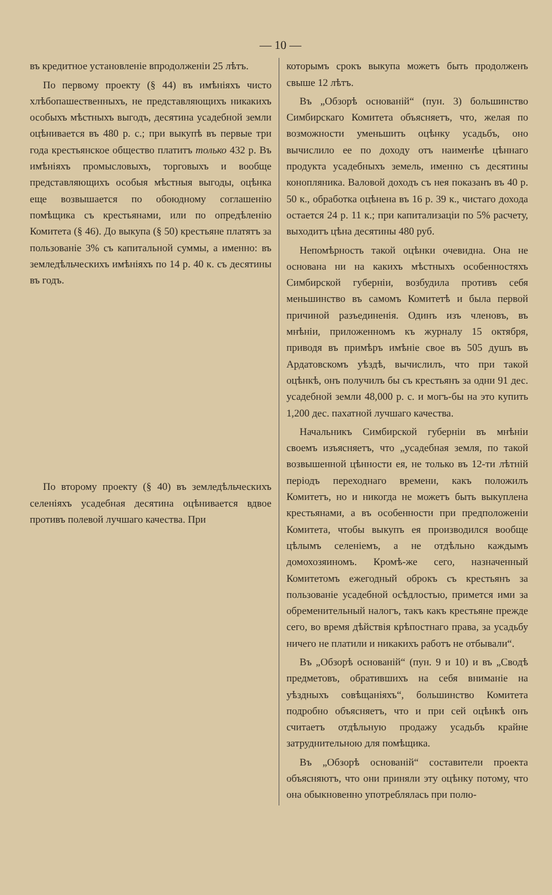— 10 —
въ кредитное установленіе впродолженіи 25 лѣтъ.
По первому проекту (§ 44) въ имѣніяхъ чисто хлѣбопашественныхъ, не представляющихъ никакихъ особыхъ мѣстныхъ выгодъ, десятина усадебной земли оцѣнивается въ 480 р. с.; при выкупѣ въ первые три года крестьянское общество платитъ только 432 р. Въ имѣніяхъ промысловыхъ, торговыхъ и вообще представляющихъ особыя мѣстныя выгоды, оцѣнка еще возвышается по обоюдному соглашенію помѣщика съ крестьянами, или по опредѣленію Комитета (§ 46). До выкупа (§ 50) крестьяне платятъ за пользованіе 3% съ капитальной суммы, а именно: въ земледѣльческихъ имѣніяхъ по 14 р. 40 к. съ десятины въ годъ.
По второму проекту (§ 40) въ земледѣльческихъ селеніяхъ усадебная десятина оцѣнивается вдвое противъ полевой лучшаго качества. При
которымъ срокъ выкупа можетъ быть продолженъ свыше 12 лѣтъ.
Въ „Обзорѣ основаній“ (пун. 3) большинство Симбирскаго Комитета объясняетъ, что, желая по возможности уменьшить оцѣнку усадьбъ, оно вычислило ее по доходу отъ наименѣе цѣннаго продукта усадебныхъ земель, именно съ десятины конопляника. Валовой доходъ съ нея показанъ въ 40 р. 50 к., обработка оцѣнена въ 16 р. 39 к., чистаго дохода остается 24 р. 11 к.; при капитализаціи по 5% расчету, выходитъ цѣна десятины 480 руб.
Непомѣрность такой оцѣнки очевидна. Она не основана ни на какихъ мѣстныхъ особенностяхъ Симбирской губерніи, возбудила противъ себя меньшинство въ самомъ Комитетѣ и была первой причиной разъединенія. Одинъ изъ членовъ, въ мнѣніи, приложенномъ къ журналу 15 октября, приводя въ примѣръ имѣніе свое въ 505 душъ въ Ардатовскомъ уѣздѣ, вычислилъ, что при такой оцѣнкѣ, онъ получилъ бы съ крестьянъ за одни 91 дес. усадебной земли 48,000 р. с. и могъ-бы на это купить 1,200 дес. пахатной лучшаго качества.
Начальникъ Симбирской губерніи въ мнѣніи своемъ изъясняетъ, что „усадебная земля, по такой возвышенной цѣнности ея, не только въ 12-ти лѣтній періодъ переходнаго времени, какъ положилъ Комитетъ, но и никогда не можетъ быть выкуплена крестьянами, а въ особенности при предположеніи Комитета, чтобы выкупъ ея производился вообще цѣлымъ селеніемъ, а не отдѣльно каждымъ домохозяиномъ. Кромѣ-же сего, назначенный Комитетомъ ежегодный оброкъ съ крестьянъ за пользованіе усадебной осѣдлостью, примется ими за обременительный налогъ, такъ какъ крестьяне прежде сего, во время дѣйствія крѣпостнаго права, за усадьбу ничего не платили и никакихъ работъ не отбывали“.
Въ „Обзорѣ основаній“ (пун. 9 и 10) и въ „Сводѣ предметовъ, обратившихъ на себя вниманіе на уѣздныхъ совѣщаніяхъ“, большинство Комитета подробно объясняетъ, что и при сей оцѣнкѣ онъ считаетъ отдѣльную продажу усадьбъ крайне затруднительною для помѣщика.
Въ „Обзорѣ основаній“ составители проекта объясняютъ, что они приняли эту оцѣнку потому, что она обыкновенно употреблялась при полю-